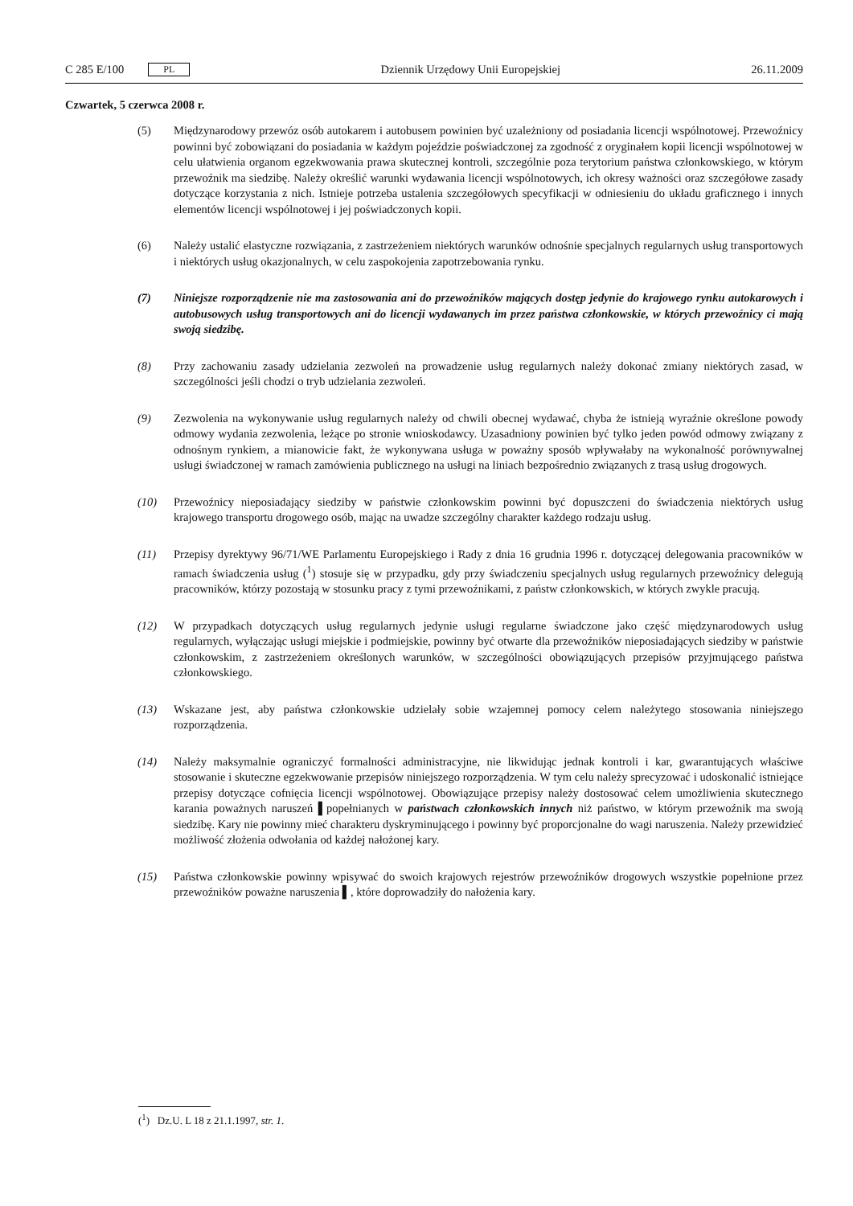C 285 E/100 PL
Dziennik Urzędowy Unii Europejskiej 26.11.2009
Czwartek, 5 czerwca 2008 r.
(5) Międzynarodowy przewóz osób autokarem i autobusem powinien być uzależniony od posiadania licencji wspólnotowej. Przewoźnicy powinni być zobowiązani do posiadania w każdym pojeździe poświadczonej za zgodność z oryginałem kopii licencji wspólnotowej w celu ułatwienia organom egzekwowania prawa skutecznej kontroli, szczególnie poza terytorium państwa członkowskiego, w którym przewoźnik ma siedzibę. Należy określić warunki wydawania licencji wspólnotowych, ich okresy ważności oraz szczegółowe zasady dotyczące korzystania z nich. Istnieje potrzeba ustalenia szczegółowych specyfikacji w odniesieniu do układu graficznego i innych elementów licencji wspólnotowej i jej poświadczonych kopii.
(6) Należy ustalić elastyczne rozwiązania, z zastrzeżeniem niektórych warunków odnośnie specjalnych regularnych usług transportowych i niektórych usług okazjonalnych, w celu zaspokojenia zapotrzebowania rynku.
(7) Niniejsze rozporządzenie nie ma zastosowania ani do przewoźników mających dostęp jedynie do krajowego rynku autokarowych i autobusowych usług transportowych ani do licencji wydawanych im przez państwa członkowskie, w których przewoźnicy ci mają swoją siedzibę.
(8) Przy zachowaniu zasady udzielania zezwoleń na prowadzenie usług regularnych należy dokonać zmiany niektórych zasad, w szczególności jeśli chodzi o tryb udzielania zezwoleń.
(9) Zezwolenia na wykonywanie usług regularnych należy od chwili obecnej wydawać, chyba że istnieją wyraźnie określone powody odmowy wydania zezwolenia, leżące po stronie wnioskodawcy. Uzasadniony powinien być tylko jeden powód odmowy związany z odnośnym rynkiem, a mianowicie fakt, że wykonywana usługa w poważny sposób wpływałaby na wykonalność porównywalnej usługi świadczonej w ramach zamówienia publicznego na usługi na liniach bezpośrednio związanych z trasą usług drogowych.
(10) Przewoźnicy nieposiadający siedziby w państwie członkowskim powinni być dopuszczeni do świadczenia niektórych usług krajowego transportu drogowego osób, mając na uwadze szczególny charakter każdego rodzaju usług.
(11) Przepisy dyrektywy 96/71/WE Parlamentu Europejskiego i Rady z dnia 16 grudnia 1996 r. dotyczącej delegowania pracowników w ramach świadczenia usług (<sup>1</sup>) stosuje się w przypadku, gdy przy świadczeniu specjalnych usług regularnych przewoźnicy delegują pracowników, którzy pozostają w stosunku pracy z tymi przewoźnikami, z państw członkowskich, w których zwykle pracują.
(12) W przypadkach dotyczących usług regularnych jedynie usługi regularne świadczone jako część międzynarodowych usług regularnych, wyłączając usługi miejskie i podmiejskie, powinny być otwarte dla przewoźników nieposiadających siedziby w państwie członkowskim, z zastrzeżeniem określonych warunków, w szczególności obowiązujących przepisów przyjmującego państwa członkowskiego.
(13) Wskazane jest, aby państwa członkowskie udzielały sobie wzajemnej pomocy celem należytego stosowania niniejszego rozporządzenia.
(14) Należy maksymalnie ograniczyć formalności administracyjne, nie likwidując jednak kontroli i kar, gwarantujących właściwe stosowanie i skuteczne egzekwowanie przepisów niniejszego rozporządzenia. W tym celu należy sprecyzować i udoskonalić istniejące przepisy dotyczące cofnięcia licencji wspólnotowej. Obowiązujące przepisy należy dostosować celem umożliwienia skutecznego karania poważnych naruszeń ▌popełnianych w państwach członkowskich innych niż państwo, w którym przewoźnik ma swoją siedzibę. Kary nie powinny mieć charakteru dyskryminującego i powinny być proporcjonalne do wagi naruszenia. Należy przewidzieć możliwość złożenia odwołania od każdej nałożonej kary.
(15) Państwa członkowskie powinny wpisywać do swoich krajowych rejestrów przewoźników drogowych wszystkie popełnione przez przewoźników poważne naruszenia ▌, które doprowadziły do nałożenia kary.
(<sup>1</sup>) Dz.U. L 18 z 21.1.1997, str. 1.